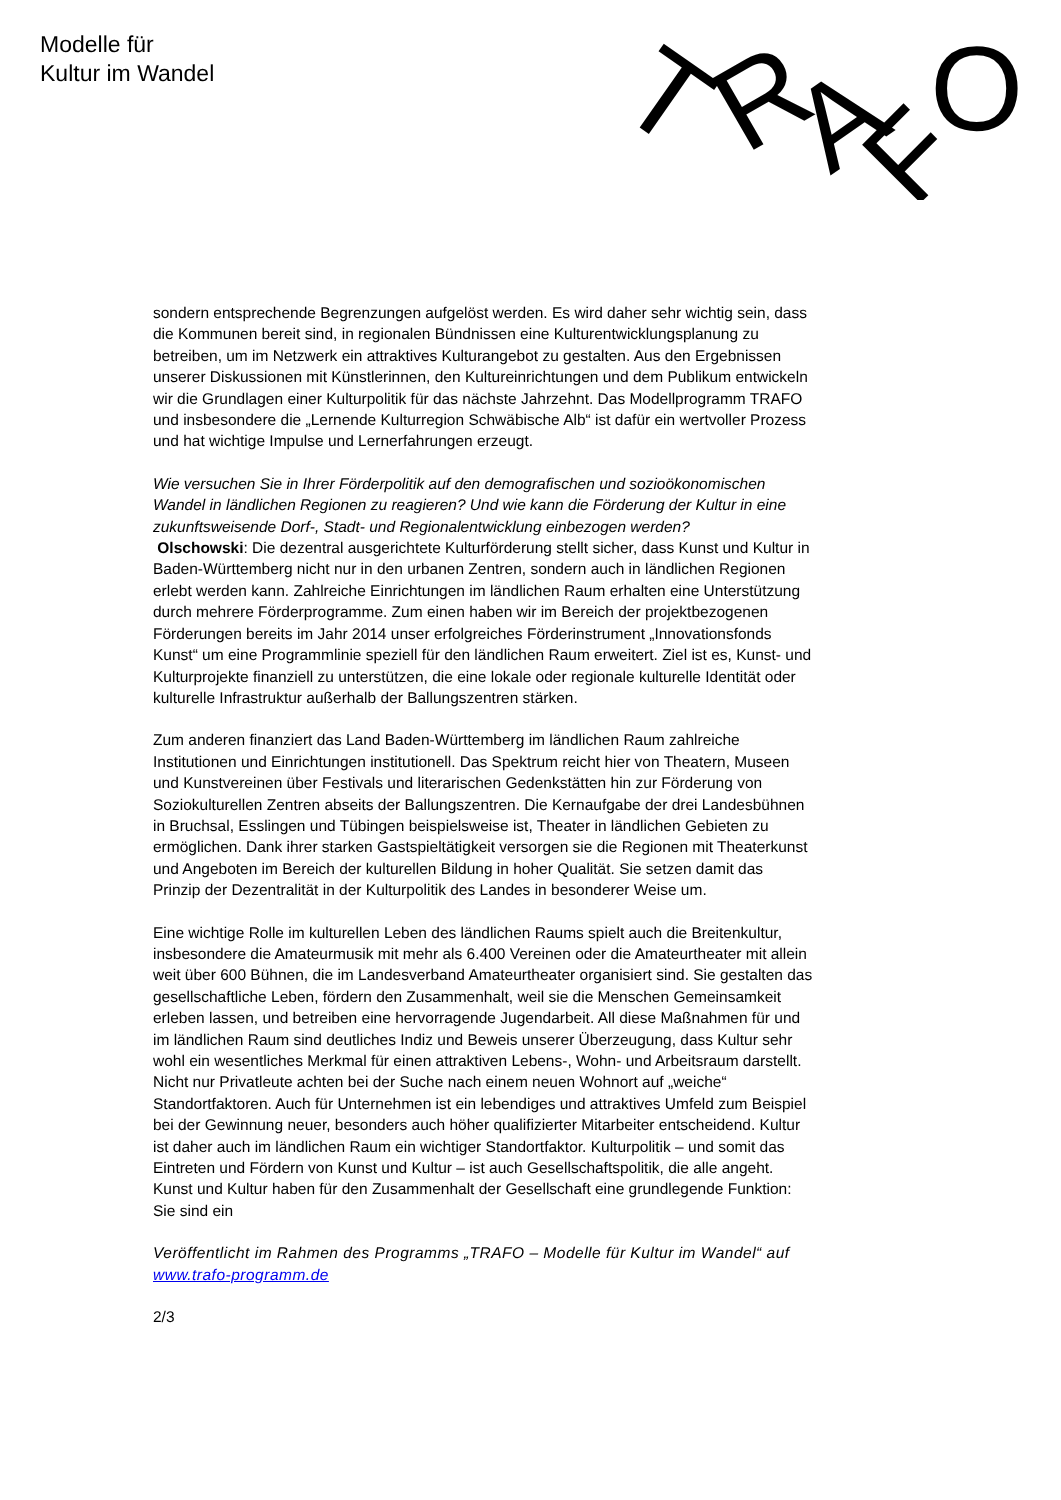Modelle für
Kultur im Wandel
T
R
A
F
O
sondern entsprechende Begrenzungen aufgelöst werden. Es wird daher sehr wichtig sein, dass die Kommunen bereit sind, in regionalen Bündnissen eine Kulturentwicklungsplanung zu betreiben, um im Netzwerk ein attraktives Kulturangebot zu gestalten. Aus den Ergebnissen unserer Diskussionen mit Künstlerinnen, den Kultureinrichtungen und dem Publikum entwickeln wir die Grundlagen einer Kulturpolitik für das nächste Jahrzehnt. Das Modellprogramm TRAFO und insbesondere die „Lernende Kulturregion Schwäbische Alb“ ist dafür ein wertvoller Prozess und hat wichtige Impulse und Lernerfahrungen erzeugt.
Wie versuchen Sie in Ihrer Förderpolitik auf den demografischen und sozioökonomischen Wandel in ländlichen Regionen zu reagieren? Und wie kann die Förderung der Kultur in eine zukunftsweisende Dorf-, Stadt- und Regionalentwicklung einbezogen werden?
Olschowski: Die dezentral ausgerichtete Kulturförderung stellt sicher, dass Kunst und Kultur in Baden-Württemberg nicht nur in den urbanen Zentren, sondern auch in ländlichen Regionen erlebt werden kann. Zahlreiche Einrichtungen im ländlichen Raum erhalten eine Unterstützung durch mehrere Förderprogramme. Zum einen haben wir im Bereich der projektbezogenen Förderungen bereits im Jahr 2014 unser erfolgreiches Förderinstrument „Innovationsfonds Kunst“ um eine Programmlinie speziell für den ländlichen Raum erweitert. Ziel ist es, Kunst- und Kulturprojekte finanziell zu unterstützen, die eine lokale oder regionale kulturelle Identität oder kulturelle Infrastruktur außerhalb der Ballungszentren stärken.
Zum anderen finanziert das Land Baden-Württemberg im ländlichen Raum zahlreiche Institutionen und Einrichtungen institutionell. Das Spektrum reicht hier von Theatern, Museen und Kunstvereinen über Festivals und literarischen Gedenkstätten hin zur Förderung von Soziokulturellen Zentren abseits der Ballungszentren. Die Kernaufgabe der drei Landesbühnen in Bruchsal, Esslingen und Tübingen beispielsweise ist, Theater in ländlichen Gebieten zu ermöglichen. Dank ihrer starken Gastspieltätigkeit versorgen sie die Regionen mit Theaterkunst und Angeboten im Bereich der kulturellen Bildung in hoher Qualität. Sie setzen damit das Prinzip der Dezentralität in der Kulturpolitik des Landes in besonderer Weise um.
Eine wichtige Rolle im kulturellen Leben des ländlichen Raums spielt auch die Breitenkultur, insbesondere die Amateurmusik mit mehr als 6.400 Vereinen oder die Amateurtheater mit allein weit über 600 Bühnen, die im Landesverband Amateurtheater organisiert sind. Sie gestalten das gesellschaftliche Leben, fördern den Zusammenhalt, weil sie die Menschen Gemeinsamkeit erleben lassen, und betreiben eine hervorragende Jugendarbeit. All diese Maßnahmen für und im ländlichen Raum sind deutliches Indiz und Beweis unserer Überzeugung, dass Kultur sehr wohl ein wesentliches Merkmal für einen attraktiven Lebens-, Wohn- und Arbeitsraum darstellt. Nicht nur Privatleute achten bei der Suche nach einem neuen Wohnort auf „weiche“ Standortfaktoren. Auch für Unternehmen ist ein lebendiges und attraktives Umfeld zum Beispiel bei der Gewinnung neuer, besonders auch höher qualifizierter Mitarbeiter entscheidend. Kultur ist daher auch im ländlichen Raum ein wichtiger Standortfaktor. Kulturpolitik – und somit das Eintreten und Fördern von Kunst und Kultur – ist auch Gesellschaftspolitik, die alle angeht. Kunst und Kultur haben für den Zusammenhalt der Gesellschaft eine grundlegende Funktion: Sie sind ein
Veröffentlicht im Rahmen des Programms „TRAFO – Modelle für Kultur im Wandel“ auf www.trafo-programm.de
2/3